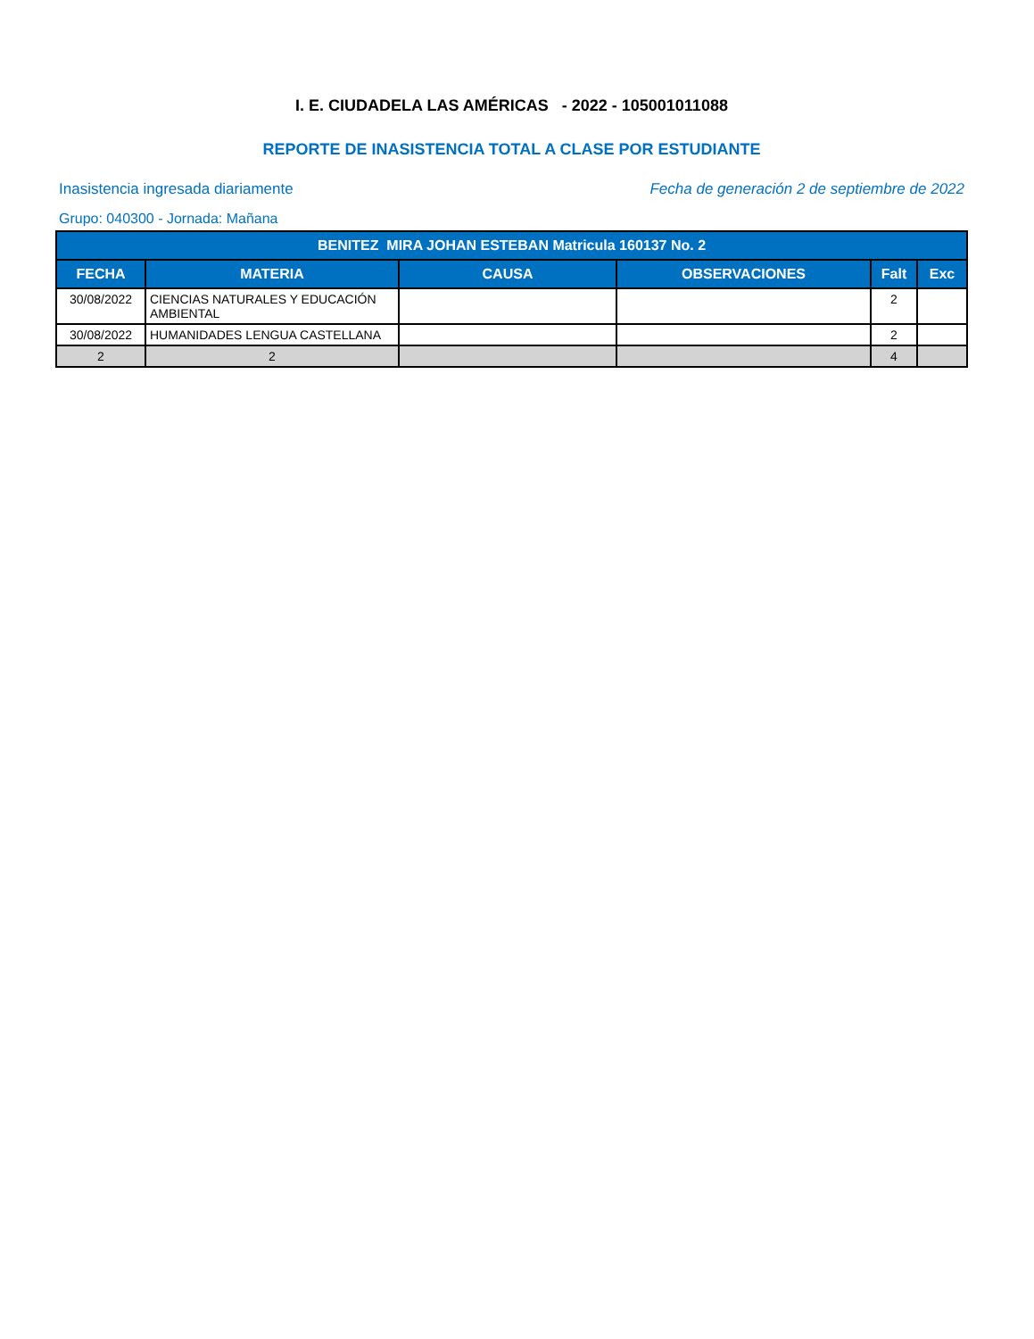I. E. CIUDADELA LAS AMÉRICAS - 2022 - 105001011088
REPORTE DE INASISTENCIA TOTAL A CLASE POR ESTUDIANTE
Inasistencia ingresada diariamente
Fecha de generación 2 de septiembre de 2022
Grupo: 040300 - Jornada: Mañana
| BENITEZ MIRA JOHAN ESTEBAN Matricula 160137 No. 2 | | | | | |
| --- | --- | --- | --- | --- | --- |
| FECHA | MATERIA | CAUSA | OBSERVACIONES | Falt | Exc |
| 30/08/2022 | CIENCIAS NATURALES Y EDUCACIÓN AMBIENTAL | | | 2 | |
| 30/08/2022 | HUMANIDADES LENGUA CASTELLANA | | | 2 | |
| 2 | 2 | | | 4 | |